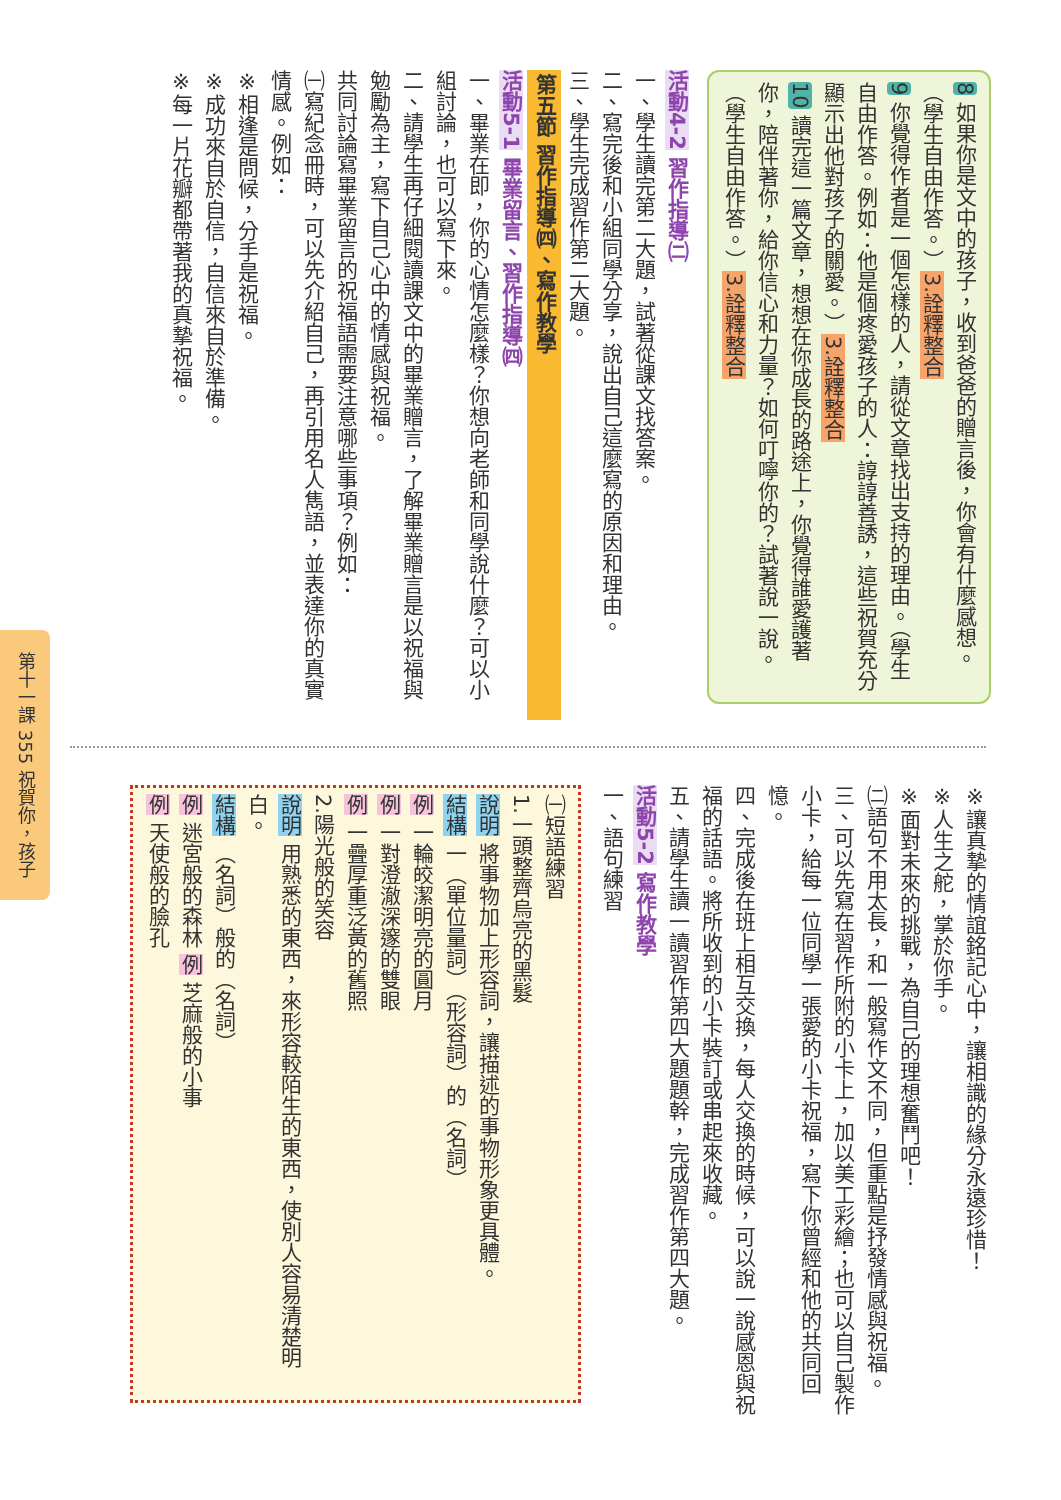第十一課 355 祝賀你，孩子
8 如果你是文中的孩子，收到爸爸的贈言後，你會有什麼感想。（學生自由作答。）3.詮釋整合
9 你覺得作者是一個怎樣的人，請從文章找出支持的理由。（學生自由作答。例如：他是個疼愛孩子的人：諄諄善誘，這些祝賀充分顯示出他對孩子的關愛。）3.詮釋整合
10 讀完這一篇文章，想想在你成長的路途上，你覺得誰愛護著你，陪伴著你，給你信心和力量？如何叮嚀你的？試著說一說。（學生自由作答。）3.詮釋整合
活動4-2 習作指導㈡
一、學生讀完第二大題，試著從課文找答案。
二、寫完後和小組同學分享，說出自己這麼寫的原因和理由。
三、學生完成習作第二大題。
第五節 習作指導㈣、寫作教學
活動5-1 畢業留言、習作指導㈣
一、畢業在即，你的心情怎麼樣？你想向老師和同學說什麼？可以小組討論，也可以寫下來。
二、請學生再仔細閱讀課文中的畢業贈言，了解畢業贈言是以祝福與勉勵為主，寫下自己心中的情感與祝福。
共同討論寫畢業留言的祝福語需要注意哪些事項？例如：
㈠寫紀念冊時，可以先介紹自己，再引用名人雋語，並表達你的真實情感。例如：
※相逢是問候，分手是祝福。
※成功來自於自信，自信來自於準備。
※每一片花瓣都帶著我的真摯祝福。
※讓真摯的情誼銘記心中，讓相識的緣分永遠珍惜！
※人生之舵，掌於你手。
※面對未來的挑戰，為自己的理想奮鬥吧！
㈡語句不用太長，和一般寫作文不同，但重點是抒發情感與祝福。
三、可以先寫在習作所附的小卡上，加以美工彩繪；也可以自己製作小卡，給每一位同學一張愛的小卡祝福，寫下你曾經和他的共同回憶。
四、完成後在班上相互交換，每人交換的時候，可以說一說感恩與祝福的話語。將所收到的小卡裝訂或串起來收藏。
五、請學生讀一讀習作第四大題題幹，完成習作第四大題。
活動5-2 寫作教學
一、語句練習
㈠短語練習
1.一頭整齊烏亮的黑髮
說明 將事物加上形容詞，讓描述的事物形象更具體。
結構 一（單位量詞）（形容詞）的（名詞）
例 一輪皎潔明亮的圓月
例 一對澄澈深邃的雙眼
例 一疊厚重泛黃的舊照
2.陽光般的笑容
說明 用熟悉的東西，來形容較陌生的東西，使別人容易清楚明白。
結構 （名詞）般的（名詞）
例 迷宮般的森林 例 芝麻般的小事
例 天使般的臉孔